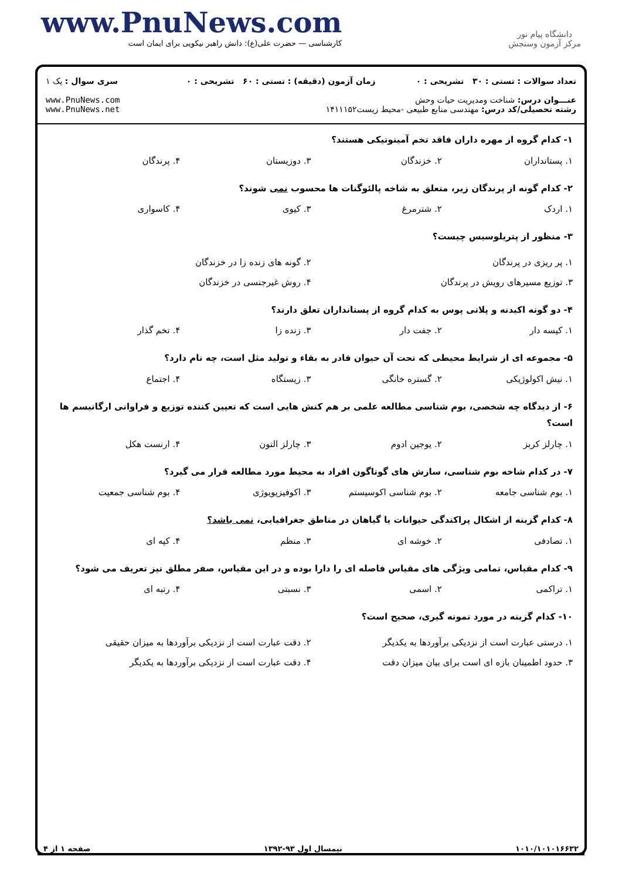www.PnuNews.com
کارشناسی — حضرت علی(ع): دانش راهبر نیکویی برای ایمان است
دانشگاه پیام نور
مرکز آزمون وسنجش
| تعداد سوالات : تستی : ۳۰ تشریحی : ۰ | زمان آزمون (دقیقه) : تستی : ۶۰ تشریحی : ۰ | سری سوال : یک ۱ |
| عنـــوان درس: شناخت ومدیریت حیات وحش رشته تحصیلی/کد درس: مهندسی منابع طبیعی -محیط زیست۱۴۱۱۱۵۲ | | www.PnuNews.com www.PnuNews.net |
۱- کدام گروه از مهره داران فاقد تخم آمینوتیکی هستند؟
۱. پستانداران ۲. خزندگان ۳. دوزیستان ۴. پرندگان
۲- کدام گونه از پرندگان زیر، متعلق به شاخه پالئوگنات ها محسوب نمی شوند؟
۱. اردک ۲. شترمرغ ۳. کیوی ۴. کاسواری
۳- منظور از پتریلوسیس چیست؟
۱. پر ریزی در پرندگان ۲. گونه های زنده زا در خزندگان ۳. توزیع مسیرهای رویش در پرندگان ۴. روش غیرجنسی در خزندگان
۴- دو گونه اکیدنه و پلاتی پوس به کدام گروه از پستانداران تعلق دارند؟
۱. کیسه دار ۲. جفت دار ۳. زنده زا ۴. تخم گذار
۵- مجموعه ای از شرایط محیطی که تحت آن حیوان قادر به بقاء و تولید مثل است، چه نام دارد؟
۱. نیش اکولوژیکی ۲. گستره خانگی ۳. زیستگاه ۴. اجتماع
۶- از دیدگاه چه شخصی، بوم شناسی مطالعه علمی بر هم کنش هایی است که تعیین کننده توزیع و فراوانی ارگانیسم ها است؟
۱. چارلز کربز ۲. یوجین ادوم ۳. چارلز التون ۴. ارنست هکل
۷- در کدام شاخه بوم شناسی، سازش های گوناگون افراد به محیط مورد مطالعه قرار می گیرد؟
۱. بوم شناسی جامعه ۲. بوم شناسی اکوسیستم ۳. اکوفیزیویوژی ۴. بوم شناسی جمعیت
۸- کدام گزینه از اشکال پراکندگی حیوانات یا گیاهان در مناطق جغرافیایی، نمی باشد؟
۱. تصادفی ۲. خوشه ای ۳. منظم ۴. کپه ای
۹- کدام مقیاس، تمامی ویژگی های مقیاس فاصله ای را دارا بوده و در این مقیاس، صفر مطلق نیز تعریف می شود؟
۱. تراکمی ۲. اسمی ۳. نسبتی ۴. رتبه ای
۱۰- کدام گزینه در مورد نمونه گیری، صحیح است؟
۱. درستی عبارت است از نزدیکی برآوردها به یکدیگر ۲. دقت عبارت است از نزدیکی برآوردها به میزان حقیقی ۳. حدود اطمینان بازه ای است برای بیان میزان دقت ۴. دقت عبارت است از نزدیکی برآوردها به یکدیگر
۱۰۱۰/۱۰۱۰۱۶۶۳۲ نیمسال اول ۹۳-۱۳۹۲ صفحه ۱ از ۴